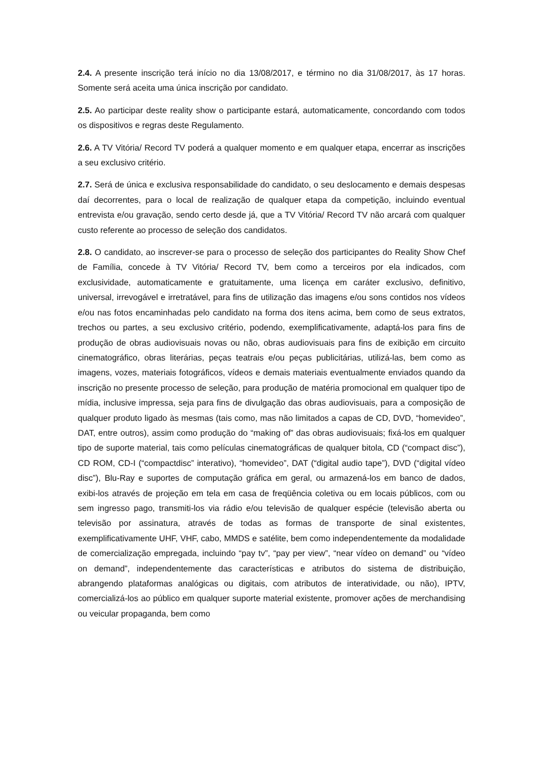2.4. A presente inscrição terá início no dia 13/08/2017, e término no dia 31/08/2017, às 17 horas. Somente será aceita uma única inscrição por candidato.
2.5. Ao participar deste reality show o participante estará, automaticamente, concordando com todos os dispositivos e regras deste Regulamento.
2.6. A TV Vitória/ Record TV poderá a qualquer momento e em qualquer etapa, encerrar as inscrições a seu exclusivo critério.
2.7. Será de única e exclusiva responsabilidade do candidato, o seu deslocamento e demais despesas daí decorrentes, para o local de realização de qualquer etapa da competição, incluindo eventual entrevista e/ou gravação, sendo certo desde já, que a TV Vitória/ Record TV não arcará com qualquer custo referente ao processo de seleção dos candidatos.
2.8. O candidato, ao inscrever-se para o processo de seleção dos participantes do Reality Show Chef de Família, concede à TV Vitória/ Record TV, bem como a terceiros por ela indicados, com exclusividade, automaticamente e gratuitamente, uma licença em caráter exclusivo, definitivo, universal, irrevogável e irretratável, para fins de utilização das imagens e/ou sons contidos nos vídeos e/ou nas fotos encaminhadas pelo candidato na forma dos itens acima, bem como de seus extratos, trechos ou partes, a seu exclusivo critério, podendo, exemplificativamente, adaptá-los para fins de produção de obras audiovisuais novas ou não, obras audiovisuais para fins de exibição em circuito cinematográfico, obras literárias, peças teatrais e/ou peças publicitárias, utilizá-las, bem como as imagens, vozes, materiais fotográficos, vídeos e demais materiais eventualmente enviados quando da inscrição no presente processo de seleção, para produção de matéria promocional em qualquer tipo de mídia, inclusive impressa, seja para fins de divulgação das obras audiovisuais, para a composição de qualquer produto ligado às mesmas (tais como, mas não limitados a capas de CD, DVD, “homevideo”, DAT, entre outros), assim como produção do “making of” das obras audiovisuais; fixá-los em qualquer tipo de suporte material, tais como películas cinematográficas de qualquer bitola, CD (“compact disc”), CD ROM, CD-I (“compactdisc” interativo), “homevideo”, DAT (“digital audio tape”), DVD (“digital vídeo disc”), Blu-Ray e suportes de computação gráfica em geral, ou armazená-los em banco de dados, exibi-los através de projeção em tela em casa de freqüência coletiva ou em locais públicos, com ou sem ingresso pago, transmiti-los via rádio e/ou televisão de qualquer espécie (televisão aberta ou televisão por assinatura, através de todas as formas de transporte de sinal existentes, exemplificativamente UHF, VHF, cabo, MMDS e satélite, bem como independentemente da modalidade de comercialização empregada, incluindo “pay tv”, “pay per view”, “near vídeo on demand” ou “vídeo on demand”, independentemente das características e atributos do sistema de distribuição, abrangendo plataformas analógicas ou digitais, com atributos de interatividade, ou não), IPTV, comercializá-los ao público em qualquer suporte material existente, promover ações de merchandising ou veicular propaganda, bem como